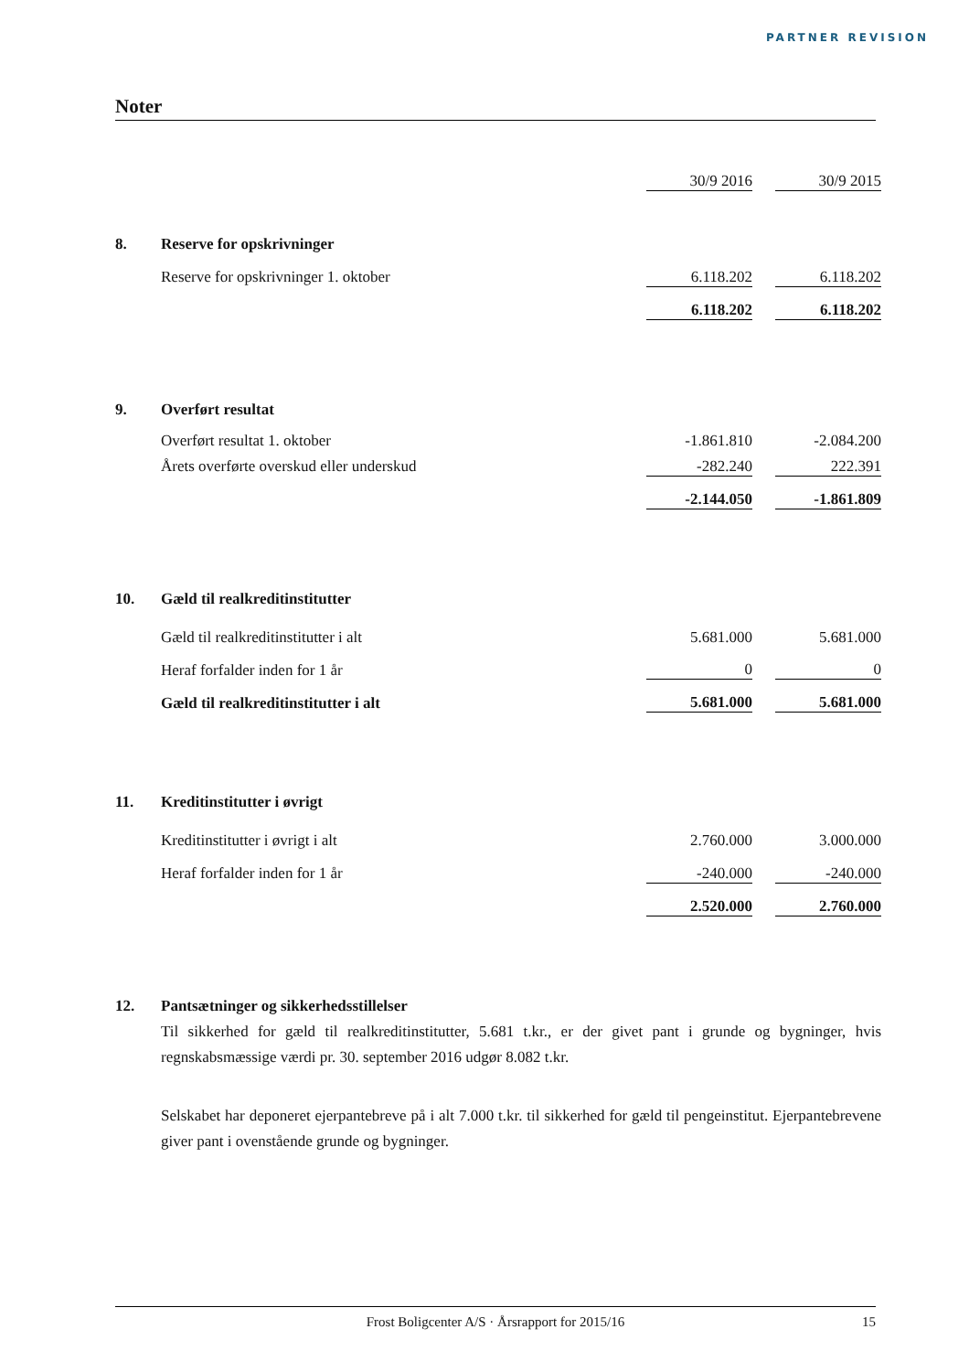PARTNER REVISION
Noter
| | | 30/9 2016 | | 30/9 2015 |
| 8. | Reserve for opskrivninger | | | |
| | Reserve for opskrivninger 1. oktober | 6.118.202 | | 6.118.202 |
| | | 6.118.202 | | 6.118.202 |
| 9. | Overført resultat | | | |
| | Overført resultat 1. oktober | -1.861.810 | | -2.084.200 |
| | Årets overførte overskud eller underskud | -282.240 | | 222.391 |
| | | -2.144.050 | | -1.861.809 |
| 10. | Gæld til realkreditinstitutter | | | |
| | Gæld til realkreditinstitutter i alt | 5.681.000 | | 5.681.000 |
| | Heraf forfalder inden for 1 år | 0 | | 0 |
| | Gæld til realkreditinstitutter i alt | 5.681.000 | | 5.681.000 |
| 11. | Kreditinstitutter i øvrigt | | | |
| | Kreditinstitutter i øvrigt i alt | 2.760.000 | | 3.000.000 |
| | Heraf forfalder inden for 1 år | -240.000 | | -240.000 |
| | | 2.520.000 | | 2.760.000 |
| 12. | Pantsætninger og sikkerhedsstillelser | | | |
| | Til sikkerhed for gæld til realkreditinstitutter, 5.681 t.kr., er der givet pant i grunde og bygninger, hvis regnskabsmæssige værdi pr. 30. september 2016 udgør 8.082 t.kr. Selskabet har deponeret ejerpantebreve på i alt 7.000 t.kr. til sikkerhed for gæld til pengeinstitut. Ejerpantebrevene giver pant i ovenstående grunde og bygninger. | | | |
Frost Boligcenter A/S · Årsrapport for 2015/16 15